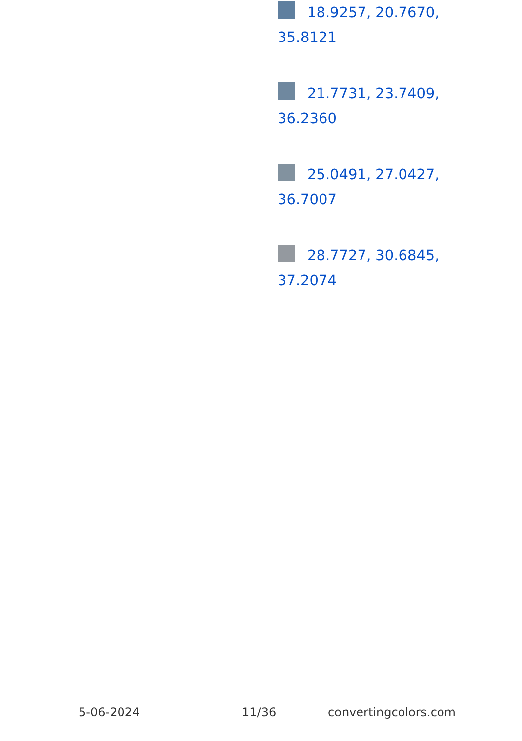18.9257, 20.7670, 35.8121
21.7731, 23.7409, 36.2360
25.0491, 27.0427, 36.7007
28.7727, 30.6845, 37.2074
5-06-2024 11/36 convertingcolors.com